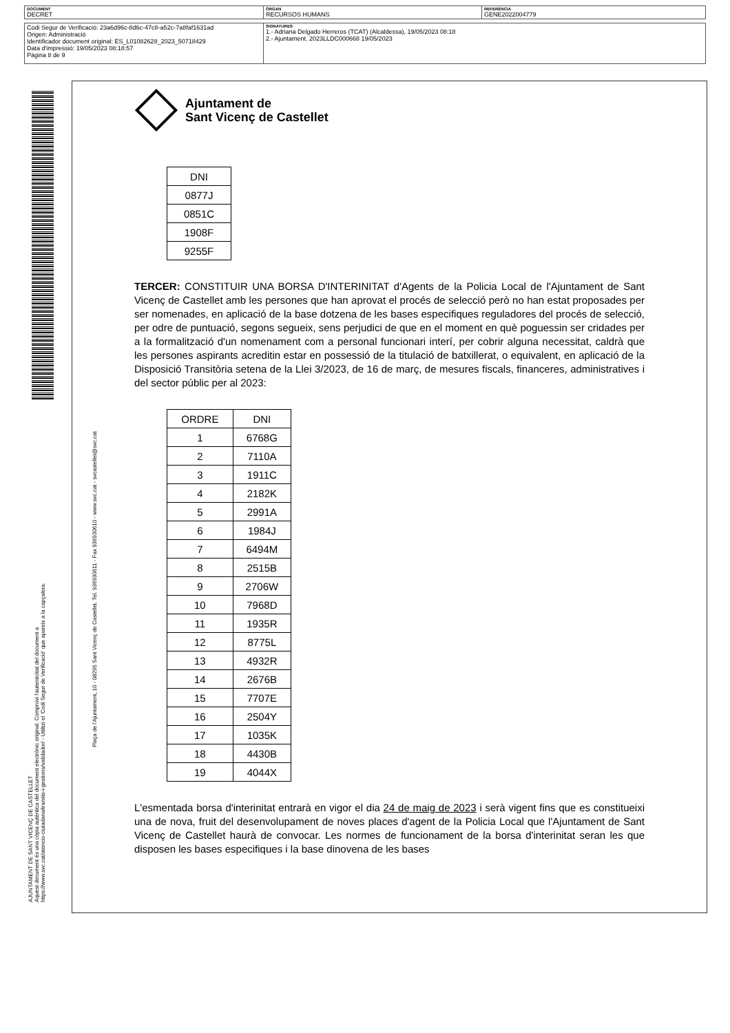| DOCUMENT DECRET | ÒRGAN RECURSOS HUMANS | REFERÈNCIA GENE2022004779 |
| Codi Segur de Verificació: 23a6d96c-8d6c-47c8-a52c-7a8faf1631ad Origen: Administració Identificador document original: ES_L01082628_2023_50718429 Data d'impressió: 19/05/2023 08:18:57 Pàgina 8 de 9 | SIGNATURES 1.- Adriana Delgado Herreros (TCAT) (Alcaldessa), 19/05/2023 08:18 2.- Ajuntament. 2023LLDC000668 19/05/2023 |
AJUNTAMENT DE SANT VICENÇ DE CASTELLET
Aquest document és una còpia autèntica del document electrònic original. Comprovi l'autenticitat del document a
https://www.svc.cat/atencio-ciutadana/tramits-i-gestions/validador/ - Utilitzi el 'Codi Segur de Verificació' que apareix a la capçalera.
Plaça de l'Ajuntament, 10 - 08295 Sant Vicenç de Castellet. Tel. 936930611 - Fax 936930610 - www.svc.cat - svcastellet@svc.cat
Ajuntament de
Sant Vicenç de Castellet
| DNI |
| 0877J |
| 0851C |
| 1908F |
| 9255F |
TERCER: CONSTITUIR UNA BORSA D'INTERINITAT d'Agents de la Policia Local de l'Ajuntament de Sant Vicenç de Castellet amb les persones que han aprovat el procés de selecció però no han estat proposades per ser nomenades, en aplicació de la base dotzena de les bases especifiques reguladores del procés de selecció, per odre de puntuació, segons segueix, sens perjudici de que en el moment en què poguessin ser cridades per a la formalització d'un nomenament com a personal funcionari interí, per cobrir alguna necessitat, caldrà que les persones aspirants acreditin estar en possessió de la titulació de batxillerat, o equivalent, en aplicació de la Disposició Transitòria setena de la Llei 3/2023, de 16 de març, de mesures fiscals, financeres, administratives i del sector públic per al 2023:
| ORDRE | DNI |
| --- | --- |
| 1 | 6768G |
| 2 | 7110A |
| 3 | 1911C |
| 4 | 2182K |
| 5 | 2991A |
| 6 | 1984J |
| 7 | 6494M |
| 8 | 2515B |
| 9 | 2706W |
| 10 | 7968D |
| 11 | 1935R |
| 12 | 8775L |
| 13 | 4932R |
| 14 | 2676B |
| 15 | 7707E |
| 16 | 2504Y |
| 17 | 1035K |
| 18 | 4430B |
| 19 | 4044X |
L'esmentada borsa d'interinitat entrarà en vigor el dia 24 de maig de 2023 i serà vigent fins que es constitueixi una de nova, fruit del desenvolupament de noves places d'agent de la Policia Local que l'Ajuntament de Sant Vicenç de Castellet haurà de convocar. Les normes de funcionament de la borsa d'interinitat seran les que disposen les bases especifiques i la base dinovena de les bases